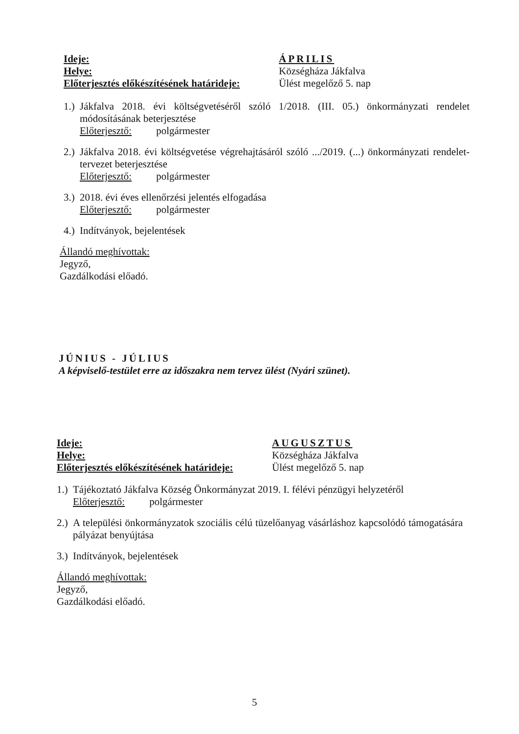Ideje:
Helye:
Előterjesztés előkészítésének határideje:
ÁPRILIS
Községháza Jákfalva
Ülést megelőző 5. nap
1.)
Jákfalva 2018. évi költségvetéséről szóló 1/2018. (III. 05.) önkormányzati rendelet módosításának beterjesztése
Előterjesztő: polgármester
2.)
Jákfalva 2018. évi költségvetése végrehajtásáról szóló .../2019. (...) önkormányzati rendelet-tervezet beterjesztése
Előterjesztő: polgármester
3.)
2018. évi éves ellenőrzési jelentés elfogadása
Előterjesztő: polgármester
4.)
Indítványok, bejelentések
Állandó meghívottak:
Jegyző,
Gazdálkodási előadó.
JÚNIUS - JÚLIUS
A képviselő-testület erre az időszakra nem tervez ülést (Nyári szünet).
Ideje:
Helye:
Előterjesztés előkészítésének határideje:
AUGUSZTUS
Községháza Jákfalva
Ülést megelőző 5. nap
1.)
Tájékoztató Jákfalva Község Önkormányzat 2019. I. félévi pénzügyi helyzetéről
Előterjesztő: polgármester
2.)
A települési önkormányzatok szociális célú tüzelőanyag vásárláshoz kapcsolódó támogatására pályázat benyújtása
3.)
Indítványok, bejelentések
Állandó meghívottak:
Jegyző,
Gazdálkodási előadó.
5